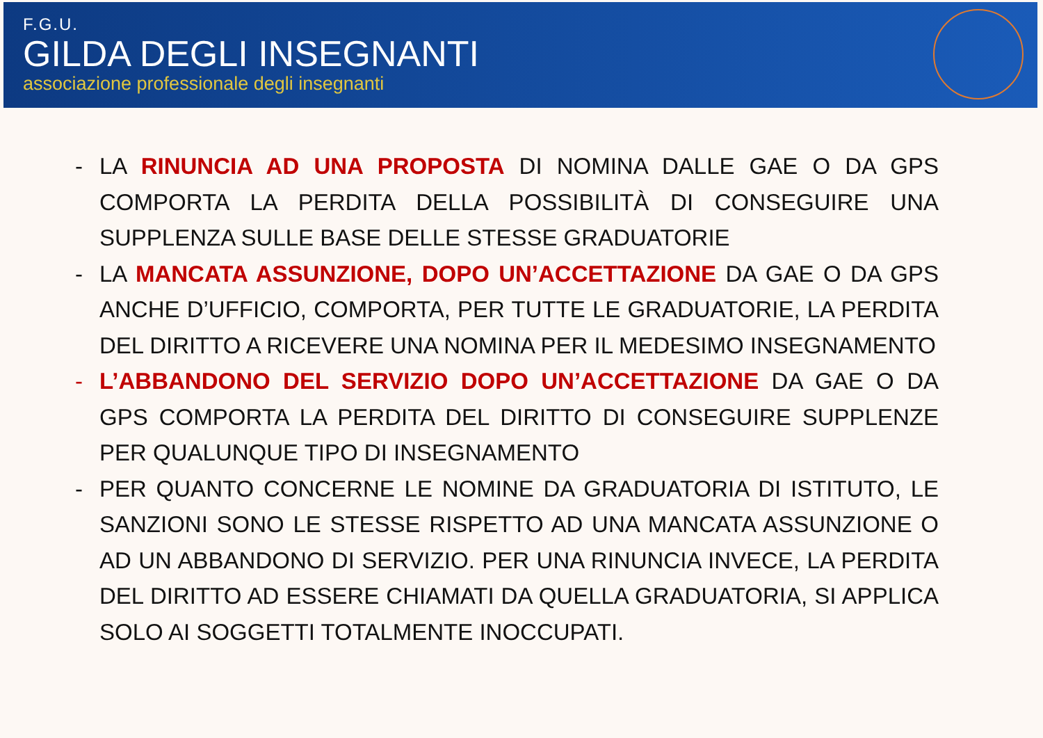F.G.U.
GILDA DEGLI INSEGNANTI
associazione professionale degli insegnanti
- LA RINUNCIA AD UNA PROPOSTA DI NOMINA DALLE GAE O DA GPS COMPORTA LA PERDITA DELLA POSSIBILITÀ DI CONSEGUIRE UNA SUPPLENZA SULLE BASE DELLE STESSE GRADUATORIE
- LA MANCATA ASSUNZIONE, DOPO UN’ACCETTAZIONE DA GAE O DA GPS ANCHE D’UFFICIO, COMPORTA, PER TUTTE LE GRADUATORIE, LA PERDITA DEL DIRITTO A RICEVERE UNA NOMINA PER IL MEDESIMO INSEGNAMENTO
- L’ABBANDONO DEL SERVIZIO DOPO UN’ACCETTAZIONE DA GAE O DA GPS COMPORTA LA PERDITA DEL DIRITTO DI CONSEGUIRE SUPPLENZE PER QUALUNQUE TIPO DI INSEGNAMENTO
- PER QUANTO CONCERNE LE NOMINE DA GRADUATORIA DI ISTITUTO, LE SANZIONI SONO LE STESSE RISPETTO AD UNA MANCATA ASSUNZIONE O AD UN ABBANDONO DI SERVIZIO. PER UNA RINUNCIA INVECE, LA PERDITA DEL DIRITTO AD ESSERE CHIAMATI DA QUELLA GRADUATORIA, SI APPLICA SOLO AI SOGGETTI TOTALMENTE INOCCUPATI.